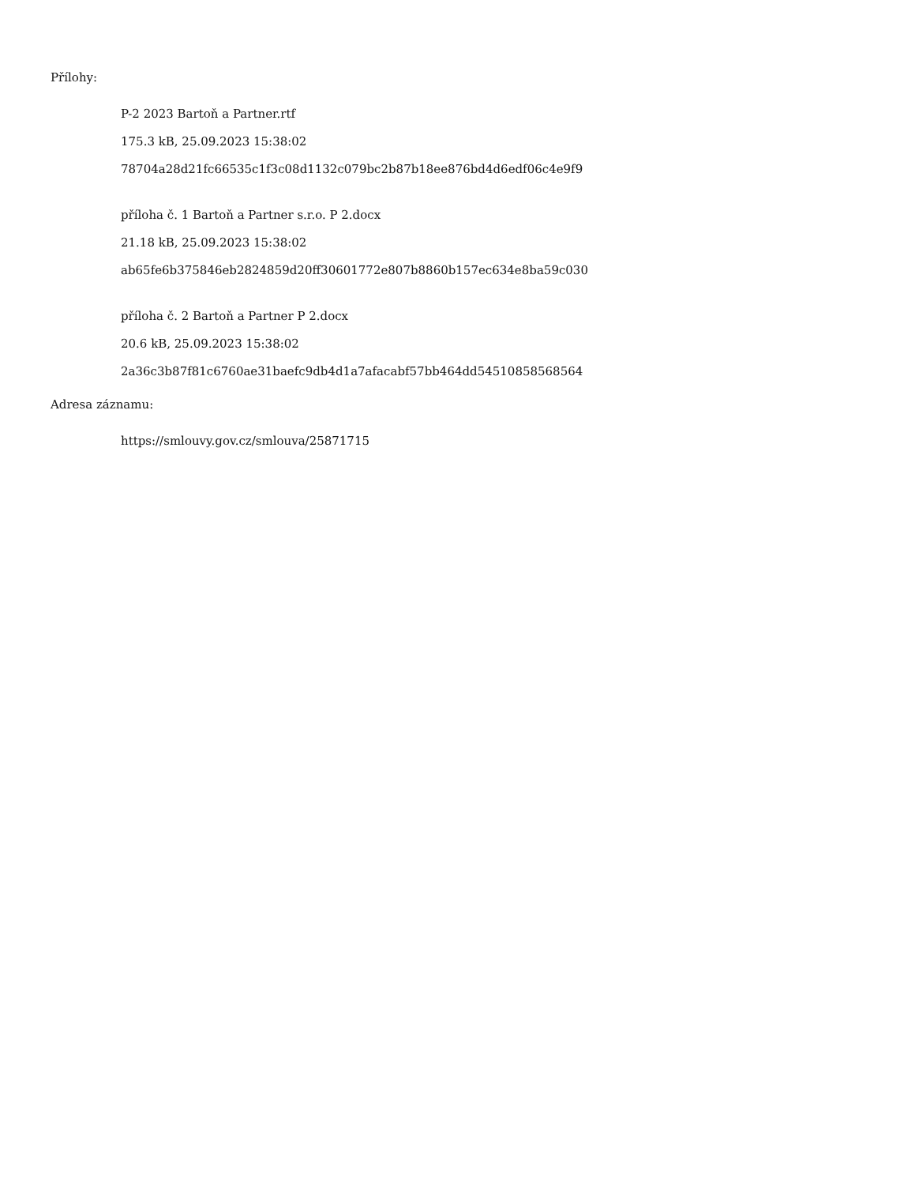Přílohy:
P-2 2023 Bartoň a Partner.rtf
175.3 kB, 25.09.2023 15:38:02
78704a28d21fc66535c1f3c08d1132c079bc2b87b18ee876bd4d6edf06c4e9f9
příloha č. 1 Bartoň a Partner s.r.o. P 2.docx
21.18 kB, 25.09.2023 15:38:02
ab65fe6b375846eb2824859d20ff30601772e807b8860b157ec634e8ba59c030
příloha č. 2 Bartoň a Partner P 2.docx
20.6 kB, 25.09.2023 15:38:02
2a36c3b87f81c6760ae31baefc9db4d1a7afacabf57bb464dd54510858568564
Adresa záznamu:
https://smlouvy.gov.cz/smlouva/25871715